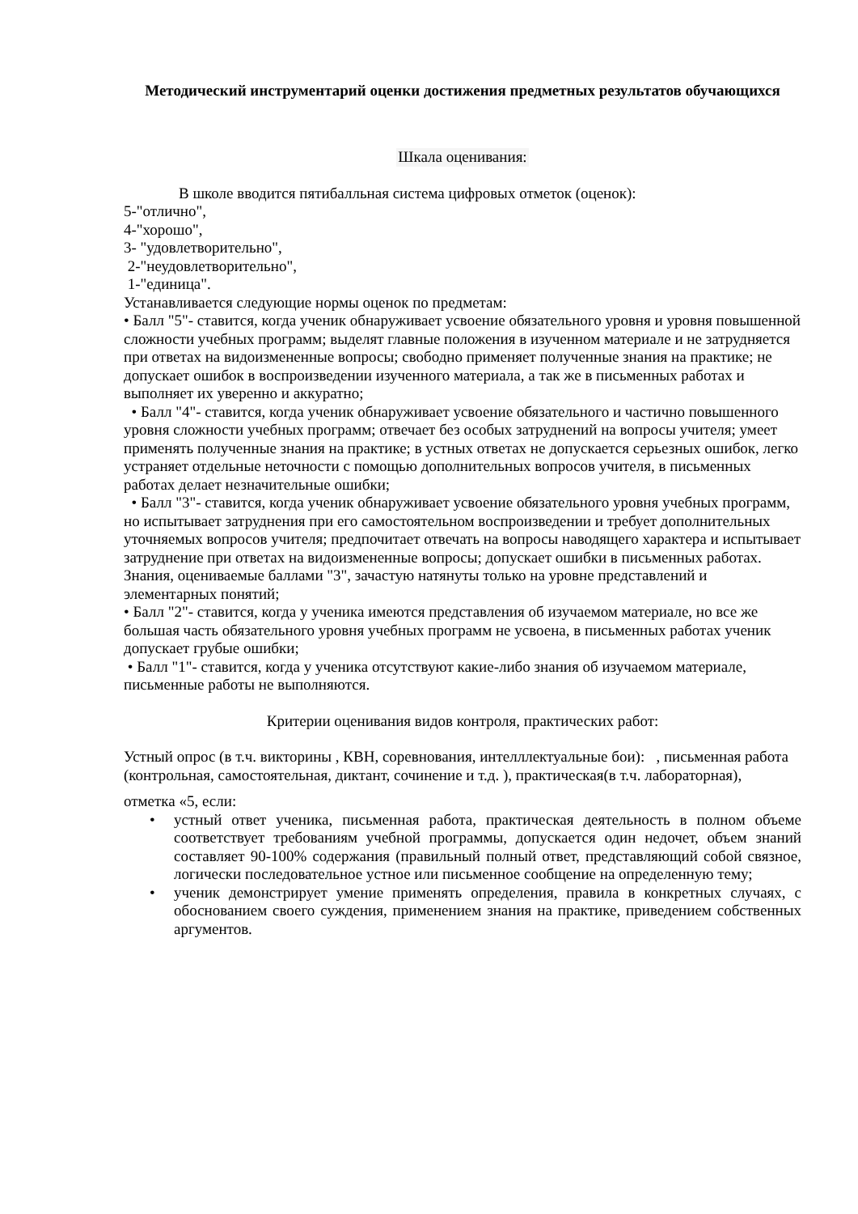Методический инструментарий оценки достижения предметных результатов обучающихся
Шкала оценивания:
В школе вводится пятибалльная система цифровых отметок (оценок):
5-"отлично",
4-"хорошо",
3- "удовлетворительно",
2-"неудовлетворительно",
1-"единица".
Устанавливается следующие нормы оценок по предметам:
• Балл "5"- ставится, когда ученик обнаруживает усвоение обязательного уровня и уровня повышенной сложности учебных программ; выделят главные положения в изученном материале и не затрудняется при ответах на видоизмененные вопросы; свободно применяет полученные знания на практике; не допускает ошибок в воспроизведении изученного материала, а так же в письменных работах и выполняет их уверенно и аккуратно;
• Балл "4"- ставится, когда ученик обнаруживает усвоение обязательного и частично повышенного уровня сложности учебных программ; отвечает без особых затруднений на вопросы учителя; умеет применять полученные знания на практике; в устных ответах не допускается серьезных ошибок, легко устраняет отдельные неточности с помощью дополнительных вопросов учителя, в письменных работах делает незначительные ошибки;
• Балл "3"- ставится, когда ученик обнаруживает усвоение обязательного уровня учебных программ, но испытывает затруднения при его самостоятельном воспроизведении и требует дополнительных уточняемых вопросов учителя; предпочитает отвечать на вопросы наводящего характера и испытывает затруднение при ответах на видоизмененные вопросы; допускает ошибки в письменных работах. Знания, оцениваемые баллами "3", зачастую натянуты только на уровне представлений и элементарных понятий;
• Балл "2"- ставится, когда у ученика имеются представления об изучаемом материале, но все же большая часть обязательного уровня учебных программ не усвоена, в письменных работах ученик допускает грубые ошибки;
• Балл "1"- ставится, когда у ученика отсутствуют какие-либо знания об изучаемом материале, письменные работы не выполняются.
Критерии оценивания видов контроля, практических работ:
Устный опрос (в т.ч. викторины , КВН, соревнования, интелллектуальные бои): , письменная работа (контрольная, самостоятельная, диктант, сочинение и т.д. ), практическая(в т.ч. лабораторная),
отметка «5, если:
• устный ответ ученика, письменная работа, практическая деятельность в полном объеме соответствует требованиям учебной программы, допускается один недочет, объем знаний составляет 90-100% содержания (правильный полный ответ, представляющий собой связное, логически последовательное устное или письменное сообщение на определенную тему;
• ученик демонстрирует умение применять определения, правила в конкретных случаях, с обоснованием своего суждения, применением знания на практике, приведением собственных аргументов.